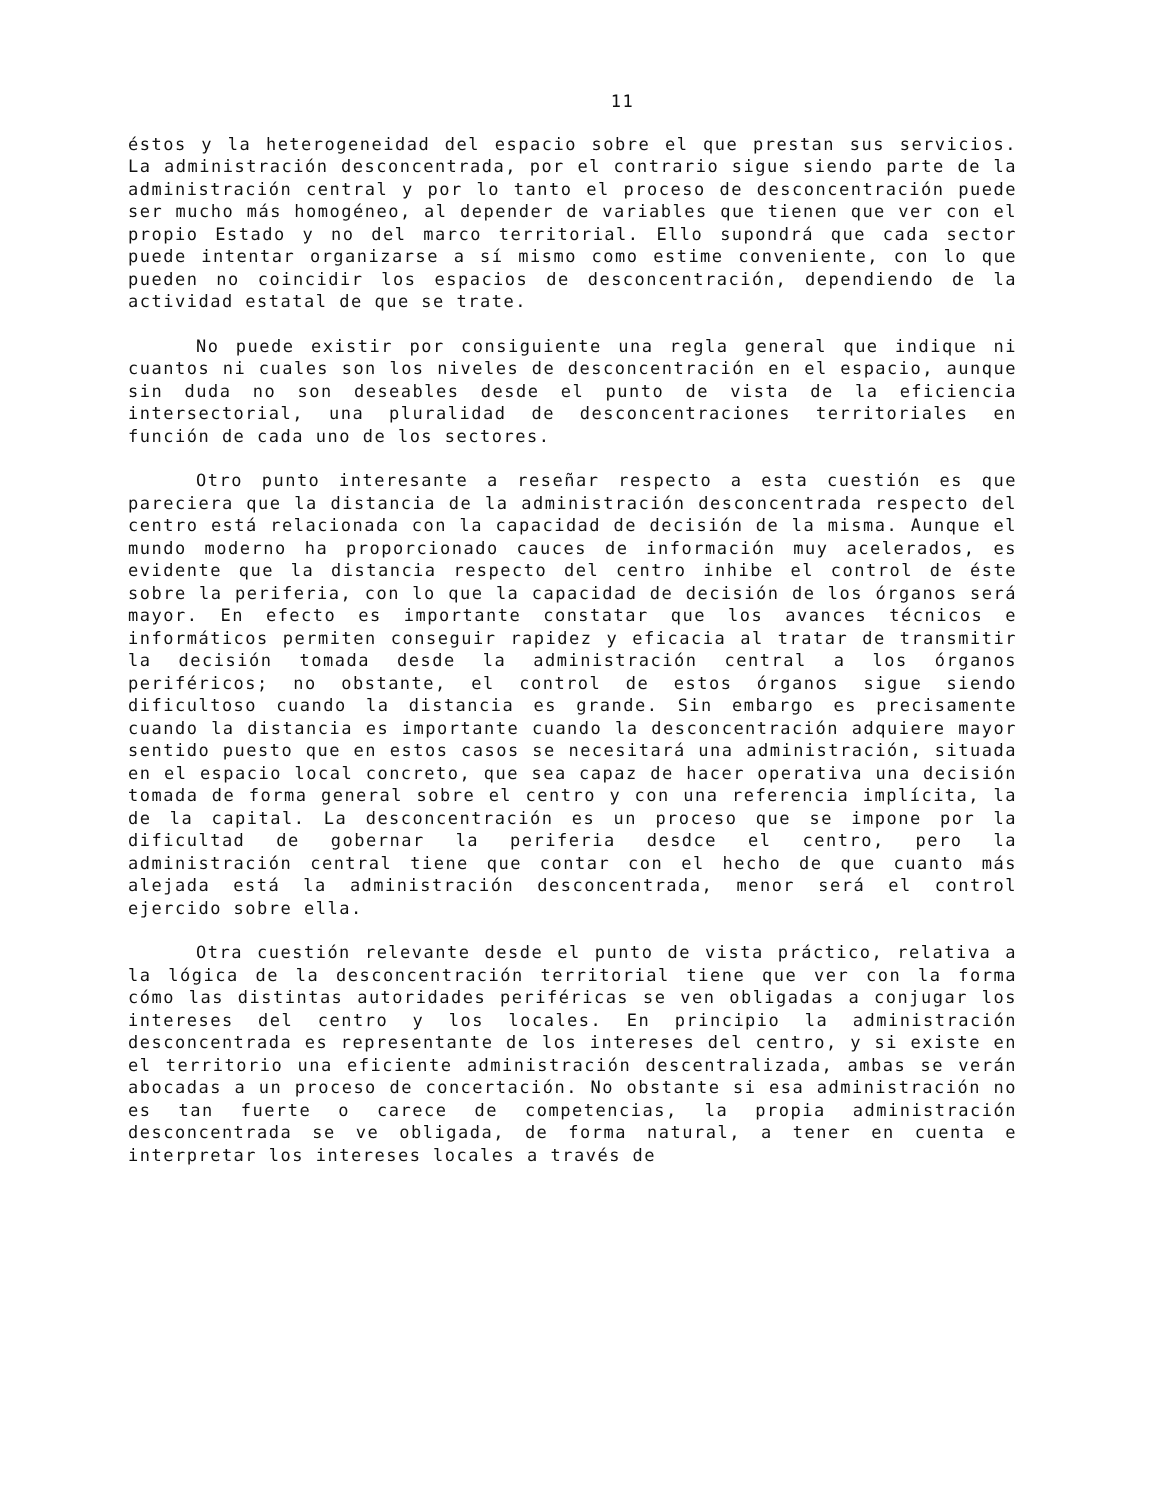11
éstos y la heterogeneidad del espacio sobre el que prestan sus servicios. La administración desconcentrada, por el contrario sigue siendo parte de la administración central y por lo tanto el proceso de desconcentración puede ser mucho más homogéneo, al depender de variables que tienen que ver con el propio Estado y no del marco territorial. Ello supondrá que cada sector puede intentar organizarse a sí mismo como estime conveniente, con lo que pueden no coincidir los espacios de desconcentración, dependiendo de la actividad estatal de que se trate.
No puede existir por consiguiente una regla general que indique ni cuantos ni cuales son los niveles de desconcentración en el espacio, aunque sin duda no son deseables desde el punto de vista de la eficiencia intersectorial, una pluralidad de desconcentraciones territoriales en función de cada uno de los sectores.
Otro punto interesante a reseñar respecto a esta cuestión es que pareciera que la distancia de la administración desconcentrada respecto del centro está relacionada con la capacidad de decisión de la misma. Aunque el mundo moderno ha proporcionado cauces de información muy acelerados, es evidente que la distancia respecto del centro inhibe el control de éste sobre la periferia, con lo que la capacidad de decisión de los órganos será mayor. En efecto es importante constatar que los avances técnicos e informáticos permiten conseguir rapidez y eficacia al tratar de transmitir la decisión tomada desde la administración central a los órganos periféricos; no obstante, el control de estos órganos sigue siendo dificultoso cuando la distancia es grande. Sin embargo es precisamente cuando la distancia es importante cuando la desconcentración adquiere mayor sentido puesto que en estos casos se necesitará una administración, situada en el espacio local concreto, que sea capaz de hacer operativa una decisión tomada de forma general sobre el centro y con una referencia implícita, la de la capital. La desconcentración es un proceso que se impone por la dificultad de gobernar la periferia desdce el centro, pero la administración central tiene que contar con el hecho de que cuanto más alejada está la administración desconcentrada, menor será el control ejercido sobre ella.
Otra cuestión relevante desde el punto de vista práctico, relativa a la lógica de la desconcentración territorial tiene que ver con la forma cómo las distintas autoridades periféricas se ven obligadas a conjugar los intereses del centro y los locales. En principio la administración desconcentrada es representante de los intereses del centro, y si existe en el territorio una eficiente administración descentralizada, ambas se verán abocadas a un proceso de concertación. No obstante si esa administración no es tan fuerte o carece de competencias, la propia administración desconcentrada se ve obligada, de forma natural, a tener en cuenta e interpretar los intereses locales a través de